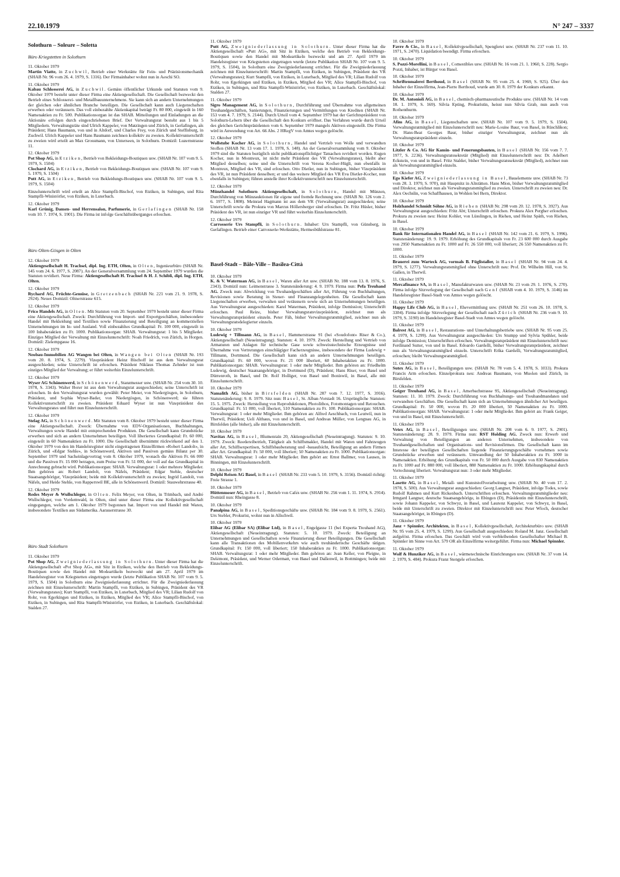22.10.1979 N° 247 – 3337
Solothurn – Soleure – Soletta
Büro Kriegstetten in Solothurn
11. Oktober 1979
Martin Viatte, in Zuchwil, Betrieb einer Werkstätte für Fein- und Präzisionsmechanik (SHAB Nr. 96 vom 26. 4. 1979, S. 1316). Der Firmainhaber wohnt nun in Aeschi SO.
11. Oktober 1979
Kabau Schlosserei AG, in Zuchwil. Gemäss öffentlicher Urkunde und Statuten vom 9. Oktober 1979 besteht unter dieser Firma eine Aktiengesellschaft. Die Gesellschaft bezweckt den Betrieb eines Schlosserei- und Metallbauunternehmens. Sie kann sich an andern Unternehmungen der gleichen oder ähnlichen Branche beteiligen. Die Gesellschaft kann auch Liegenschaften erwerben oder veräussern. Das voll einbezahlte Aktienkapital beträgt Fr. 80 000, eingeteilt in 160 Namenaktien zu Fr. 500. Publikationsorgan ist das SHAB. Mitteilungen und Einladungen an die Aktionäre erfolgen durch eingeschriebenen Brief. Der Verwaltungsrat besteht aus 1 bis 5 Mitgliedern. Verwaltungsräte sind Ulrich Kappeler, von Matzingen und Zürich, in Gerlafingen, als Präsident; Hans Baumann, von und in Altdorf, und Charles Frey, von Zürich und Steffisburg, in Zuchwil. Ulrich Kappeler und Hans Baumann zeichnen kollektiv zu zweien. Kollektivunterschrift zu zweien wird erteilt an Max Grossmann, von Unterseen, in Solothurn. Domizil: Luzernstrasse 11.
12. Oktober 1979
Pot Shop AG, in Etziken, Betrieb von Bekleidungs-Boutiquen usw. (SHAB Nr. 107 vom 9. 5. 1979, S. 1504)
Clochard AG, in Etziken, Betrieb von Bekleidungs-Boutiquen usw. (SHAB Nr. 107 vom 9. 5. 1979, S. 1504)
Putt AG, in Etziken, Betrieb von Bekleidungs-Boutiquen usw. (SHAB Nr. 107 vom 9. 5. 1979, S. 1504)
Einzelunterschrift wird erteilt an Alice Stampfli-Bischof, von Etziken, in Subingen, und Rita Stampfli-Winistörfer, von Etziken, in Luterbach.
12. Oktober 1979
Karl Grünig, Damen- und Herrensalon, Parfumerie, in Gerlafingen (SHAB Nr. 158 vom 10. 7. 1974, S. 1901). Die Firma ist infolge Geschäftsüberganges erloschen.
Büro Olten-Gösgen in Olten
12. Oktober 1979
Aktiengesellschaft H. Trachsel, dipl. Ing. ETH, Olten, in Olten, Ingenieurbüro (SHAB Nr. 145 vom 24. 6. 1977, S. 2087). An der Generalversammlung vom 24. September 1979 wurden die Statuten revidiert. Neue Firma: Aktiengesellschaft H. Trachsel & H. J. Schibli, dipl. Ing. ETH, Olten.
12. Oktober 1979
Rychard AG, Früchte-Gemüse, in Gretzenbach (SHAB Nr. 221 vom 21. 9. 1978, S. 2924). Neues Domizil: Oltnerstrasse 615.
12. Oktober 1979
Frico Handels AG, in Olten. Mit Statuten vom 20. September 1979 besteht unter dieser Firma eine Aktiengesellschaft. Zweck: Durchführung von Import- und Exportgeschäften, insbesondere Handel mit Bekleidung und Textilien sowie Finanzierung und Beteiligung an kommerziellen Unternehmungen im In- und Ausland. Voll einbezahltes Grundkapital: Fr. 100 000, eingeteilt in 100 Inhaberaktien zu Fr. 1000. Publikationsorgan: SHAB. Verwaltungsrat: 1 bis 5 Mitglieder. Einziges Mitglied der Verwaltung mit Einzelunterschrift: Noah Friedrich, von Zürich, in Horgen. Domizil: Zielempgasse 16.
12. Oktober 1979
Neobau-Immobilien AG Wangen bei Olten, in Wangen bei Olten (SHAB Nr. 193 vom 20. 8. 1974, S. 2279). Vizepräsident Heinz Bischoff ist aus dem Verwaltungsrat ausgeschieden; seine Unterschrift ist erloschen. Präsident Niklaus Thomas Zehnder ist nun einziges Mitglied der Verwaltung; er führt weiterhin Einzelunterschrift.
12. Oktober 1979
Wyser AG Schönenwerd, in Schönenwerd, Stanzmesser usw. (SHAB Nr. 254 vom 30. 10. 1978, S. 3343). Walter Borer ist aus dem Verwaltungsrat ausgeschieden; seine Unterschrift ist erloschen. In den Verwaltungsrat wurden gewählt: Peter Meier, von Niedergösgen, in Solothurn, Präsident, und Sophia Wyser-Bader, von Niedergösgen, in Schönenwerd; sie führen Kollektivunterschrift zu zweien. Präsident Eduard Wyser ist nun Vizepräsident des Verwaltungsrates und führt nun Einzelunterschrift.
12. Oktober 1979
Stelag AG, in Schönenwerd. Mit Statuten vom 8. Oktober 1979 besteht unter dieser Firma eine Aktiengesellschaft. Zweck: Übernahme von EDV-Organisationen, Buchhaltungen, Verwaltungen sowie Handel mit entsprechenden Produkten. Die Gesellschaft kann Grundstücke erwerben und sich an andern Unternehmen beteiligen. Voll liberiertes Grundkapital: Fr. 60 000, eingeteilt in 60 Namenaktien zu Fr. 1000. Die Gesellschaft übernimmt rückwirkend auf den 1. Oktober 1979 von den im Handelsregister nicht eingetragenen Einzelfirmen «Robert Landolt», in Zürich, und «Edgar Stehle», in Schönenwerd, Aktiven und Passiven gemäss Bilanz per 30. September 1979 und Sacheinlagevertrag vom 8. Oktober 1979, wonach die Aktiven Fr. 66 000 und die Passiven Fr. 15 000 betragen, zum Preise von Fr. 51 000, der voll auf das Grundkapital in Anrechnung gebracht wird. Publikationsorgan: SHAB. Verwaltungsrat: 1 oder mehrere Mitglieder. Ihm gehören an: Robert Landolt, von Näfels, Präsident; Edgar Stehle, deutscher Staatsangehöriger, Vizepräsident; beide mit Kollektivunterschrift zu zweien; Ingrid Landolt, von Näfels, und Heide Stehle, von Rapperswil BE, alle in Schönenwerd. Domizil: Stauwehrstrasse 40.
12. Oktober 1979
Redes Meyer & Wullschleger, in Olten. Felix Meyer, von Olten, in Trimbach, und André Wullschleger, von Vordemwald, in Olten, sind unter dieser Firma eine Kollektivgesellschaft eingegangen, welche am 1. Oktober 1979 begonnen hat. Import von und Handel mit Waren, insbesondere Textilien aus Südamerika. Aarauerstrasse 30.
Büro Stadt Solothurn
11. Oktober 1979
Pot Shop AG, Zweigniederlassung in Solothurn. Unter dieser Firma hat die Aktiengesellschaft «Pot Shop AG», mit Sitz in Etziken, welche den Betrieb von Bekleidungs-Boutiquen sowie den Handel mit Modeartikeln bezweckt und am 27. April 1979 im Handelsregister von Kriegstetten eingetragen wurde (letzte Publikation SHAB Nr. 107 vom 9. 5. 1979, S. 1504) in Solothurn eine Zweigniederlassung errichtet. Für die Zweigniederlassung zeichnen mit Einzelunterschrift: Martin Stampfli, von Etziken, in Subingen, Präsident des VR (Verwaltungsrates); Kurt Stampfli, von Etziken, in Luterbach, Mitglied des VR; Lilian Rudolf von Rohr, von Egerkingen und Etziken, in Etziken, Mitglied des VR; Alice Stampfli-Bischof, von Etziken, in Subingen, und Rita Stampfli-Winistörfer, von Etziken, in Luterbach. Geschäftslokal: Stalden 27.
11. Oktober 1979
Putt AG, Zweigniederlassung in Solothurn. Unter dieser Firma hat die Aktiengesellschaft «Putt AG», mit Sitz in Etziken, welche den Betrieb von Bekleidungs-Boutiquen sowie den Handel mit Modeartikeln bezweckt und am 27. April 1979 im Handelsregister von Kriegstetten eingetragen wurde (letzte Publikation SHAB Nr. 107 vom 9. 5. 1979, S. 1504), in Solothurn eine Zweigniederlassung errichtet. Für die Zweigniederlassung zeichnen mit Einzelunterschrift: Martin Stampfli, von Etziken, in Subingen, Präsident des VR (Verwaltungsrates); Kurt Stampfli, von Etziken, in Luterbach, Mitglied des VR; Lilian Rudolf von Rohr, von Egerkingen und Etziken, in Etziken, Mitglied des VR; Alice Stampfli-Bischof, von Etziken, in Subingen, und Rita Stampfli-Winistörfer, von Etziken, in Luterbach. Geschäftslokal: Stalden 27.
11. Oktober 1979
Sigro Management AG, in Solothurn, Durchführung und Übernahme von allgemeinen Treuhandgeschäften, Sanierungen, Finanzierungen und Vermittlungen von Krediten (SHAB Nr. 153 vom 4. 7. 1979, S. 2144). Durch Urteil vom 4. September 1979 hat der Gerichtspräsident von Solothurn-Lebern über die Gesellschaft den Konkurs eröffnet. Das Verfahren wurde durch Urteil des gleichen Gerichtspräsidenten vom 6. September 1979 mangels Aktiven eingestellt. Die Firma wird in Anwendung von Art. 66 Abs. 2 HRegV von Amtes wegen gelöscht.
12. Oktober 1979
Wollstube Kocher AG, in Solothurn, Handel und Vertrieb von Wolle und verwandten Stoffen (SHAB Nr. 13 vom 17. 1. 1978, S. 148). An der Generalversammlung vom 9. Oktober 1979 sind die Statuten bezüglich nicht publikationspflichtiger Tatsachen revidiert worden. Eugen Kocher, nun in Montreux, ist nicht mehr Präsident des VR (Verwaltungsrates), bleibt aber Mitglied desselben; seine und die Unterschrift von Verena Kocher-Hügli, nun ebenfalls in Montreux, Mitglied des VR, sind erloschen. Otto Dietler, nun in Subingen, bisher Vizepräsident des VR, ist nun Präsident desselben; er und das weitere Mitglied des VR Eva Dietler-Kocher, nun ebenfalls in Subingen; führen anstelle ihrer Kollektivunterschrift neu Einzelunterschrift.
12. Oktober 1979
Münzhandel Solothurn Aktiengesellschaft, in Solothurn, Handel mit Münzen, Durchführung von Münzauktionen für eigene und fremde Rechnung usw. (SHAB Nr. 126 vom 2. 6. 1977, S. 1808). Meinrad Hagmann ist aus dem VR (Verwaltungsrat) ausgeschieden; seine Unterschrift sowie die Prokura von Marcus Höllersberger sind erloschen. Dr. Fritz Hüsler, bisher Präsident des VR, ist nun einziger VR und führt weiterhin Einzelunterschrift.
12. Oktober 1979
Carrosserie Urs Stampfli, in Solothurn. Inhaber: Urs Stampfli, von Günsberg, in Gerlafingen. Betrieb einer Carrosserie-Werkstätte, Hermesbühlstrasse 81.
Basel-Stadt – Bâle-Ville – Basilea-Città
10. Oktober 1979
K. & V. Waterman AG, in Basel, Waren aller Art usw. (SHAB Nr. 188 vom 13. 8. 1976, S. 2343). Domizil nun: Leimenstrasse 3. Statutenänderung: 4. 9. 1979. Firma nun: Pefa Treuhand AG. Zweck nun: Abwicklung von Treuhandgeschäften aller Art, Führung von Buchhaltungen, Revisionen sowie Beratung in Steuer- und Finanzangelegenheiten. Die Gesellschaft kann Liegenschaften erwerben, verwalten und veräussern sowie sich an Unternehmungen beteiligen. Aus Verwaltungsrat ausgeschieden: Karel Waterman, Präsident, infolge Demission; Unterschrift erloschen. Paul Reize, bisher Verwaltungsratsvizepräsident, zeichnet nun als Verwaltungsratspräsident einzeln. Peter Fäh, bisher Verwaltungsratsmitglied, zeichnet nun als Verwaltungsratsdelegierter einzeln.
10. Oktober 1979
Ludewig + Tillmann AG, in Basel, Hammerstrasse 91 (bei «Soudofont» Riser & Co.), Aktiengesellschaft (Neueintragung). Statuten: 4. 10. 1979. Zweck: Herstellung und Vertrieb von Armaturen und Anlagen für technische Gase sowie schweisstechnische Erzeugnisse und Übernahme von Vertretungen einschlägiger Facherzeugnisse, insbesondere der Firma Ludewig + Tillmann, Dortmund. Die Gesellschaft kann sich an andern Unternehmungen beteiligen. Grundkapital: Fr. 60 000, wovon Fr. 21 000 liberiert, 60 Inhaberaktien zu Fr. 1000. Publikationsorgan: SHAB. Verwaltungsrat: 1 oder mehr Mitglieder. Ihm gehören an: Friedhelm Ludewig, deutscher Staatsangehöriger, in Dortmund (D), Präsident; Hans Riser, von Basel und Dürrenroth, in Basel, und Dr. Rolf Holliger, von Basel und Boniswil, in Basel, alle mit Einzelunterschrift.
10. Oktober 1979
Namalith AG, bisher in Birsfelden (SHAB Nr. 287 vom 7. 12. 1977, S. 3916). Statutenänderung: 9. 8. 1979. Sitz nun: Basel, St. Alban-Vorstadt 16. Ursprüngliche Statuten: 15. 5. 1975. Zweck: Herstellung von Reproduktionen, Photolithos, Fotomontagen und Retouchen. Grundkapital: Fr. 51 000, voll liberiert, 510 Namenaktien zu Fr. 100. Publikationsorgan: SHAB. Verwaltungsrat: 1 oder mehr Mitglieder. Ihm gehören an: Alfred Aeschbach, von Leutwil, nun in Therwil, Präsident; Ueli Althaus, von und in Basel, und Andreas Müller, von Lengnau AG, in Birsfelden (alle bisher), alle mit Einzelunterschrift.
10. Oktober 1979
Navitax AG, in Basel, Blumenrain 20, Aktiengesellschaft (Neueintragung). Statuten: 9. 10. 1979. Zweck: Reedereibetrieb, Tätigkeit als Schiffsmakler, Handel mit Waren und Fahrzeugen aller Art, Schiffsexpertisen, Schiffsbauberatung und -bauaufsicht, Beteiligung an andern Firmen aller Art. Grundkapital: Fr. 50 000, voll liberiert; 50 Namenaktien zu Fr. 1000. Publikationsorgan: SHAB. Verwaltungsrat: 1 oder mehr Mitglieder. Ihm gehört an: Ernst Ballmer, von Lausen, in Binningen, mit Einzelunterschrift.
10. Oktober 1979
Delphi Reisen AG Basel, in Basel (SHAB Nr. 233 vom 5. 10. 1979, S. 3156). Domizil richtig: Freie Strasse 1.
10. Oktober 1979
Hüttenmoser AG, in Basel, Betrieb von Cafés usw. (SHAB Nr. 256 vom 1. 11. 1974, S. 2914). Domizil nun: Rheingasse 8.
10. Oktober 1979
Panalpina AG, in Basel, Speditionsgeschäfte usw. (SHAB Nr. 184 vom 9. 8. 1979, S. 2561). Urs Stebler, Prokurist, wohnt nun in Allschwil.
10. Oktober 1979
Elibar AG (Elibar SA) (Elibar Ltd), in Basel, Engelgasse 11 (bei Experta Treuhand AG), Aktiengesellschaft (Neueintragung). Statuten: 5. 10. 1979. Zweck: Beteiligung an Unternehmungen und Gesellschaften sowie Finanzierung dieser Beteiligungen. Die Gesellschaft kann alle Transaktionen des Mobilienverkehrs wie auch treuhänderische Geschäfte tätigen. Grundkapital: Fr. 150 000, voll liberiert; 150 Inhaberaktien zu Fr. 1000. Publikationsorgan: SHAB. Verwaltungsrat: 1 oder mehr Mitglieder. Ihm gehören an: Jean Keller, von Pleigne, in Delémont, Präsident, und Werner Odermatt, von Basel und Dallenwil, in Bottmingen; beide mit Einzelunterschrift.
10. Oktober 1979
Favre & Cie., in Basel, Kollektivgesellschaft, Spenglerei usw. (SHAB Nr. 237 vom 11. 10. 1971, S. 2470). Liquidation beendigt. Firma erloschen.
10. Oktober 1979
S. Pozzi-Morellini, in Basel, Comestibles usw. (SHAB Nr. 16 vom 21. 1. 1960, S. 228). Sergio Pozzi, Inhaber, ist Bürger von Basel.
10. Oktober 1979
Schriftenmalerei Berthoud, in Basel (SHAB Nr. 95 vom 25. 4. 1969, S. 925). Über den Inhaber der Einzelfirma, Jean-Pierre Berthoud, wurde am 30. 8. 1979 der Konkurs erkannt.
10. Oktober 1979
Dr. M. Antonioli AG, in Basel, chemisch-pharmazeutische Produkte usw. (SHAB Nr. 14 vom 18. 1. 1979, S. 169). Silvia Epting, Prokuristin, heisst nun Silvia Grab, nun auch von Rothenthurm.
10. Oktober 1979
Afim AG, in Basel, Liegenschaften usw. (SHAB Nr. 107 vom 9. 5. 1979, S. 1504). Verwaltungsratmitglied mit Einzelunterschrift neu: Marie-Louise Baur, von Basel, in Rüschlikon; Dr. Hans-Beat Georges Baur, bisher einziger Verwaltungsrat, zeichnet nun als Verwaltungsratspräsident einzeln.
10. Oktober 1979
Litzler & Co. AG für Kamin- und Feuerungsbauten, in Basel (SHAB Nr. 156 vom 7. 7. 1977, S. 2236). Verwaltungsratssekretär (Mitglied) mit Einzelunterschrift neu: Dr. Adelbert Eckstein, von und in Basel. Fritz Stalder, bisher Verwaltungsratssekretär (Mitglied), zeichnet nun als Verwaltungsratsmitglied einzeln.
10. Oktober 1979
Ego Kiefer AG, Zweigniederlassung in Basel, Bauelemente usw. (SHAB Nr. 73 vom 28. 3. 1979, S. 970), mit Hauptsitz in Altstätten. Hans Mion, bisher Verwaltungsratsmitglied und Direktor, zeichnet nun als Verwaltungsratsmitglied zu zweien. Unterschrift zu zweien neu: Dr. Alex Oechslin, von Schaffhausen, in Wohlen bei Bern, Direktor.
10. Oktober 1979
Holzhandel Schmidt Söhne AG, in Riehen (SHAB Nr. 298 vom 20. 12. 1978, S. 3927). Aus Verwaltungsrat ausgeschieden: Fritz Abt; Unterschrift erloschen. Prokura Alex Pergher erloschen. Prokura zu zweien neu: Heinz Kohler, von Lüsslingen, in Riehen, und Heinz Späth, von Riehen, in Basel.
10. Oktober 1979
Bank für Internationalen Handel AG, in Basel (SHAB Nr. 142 vom 21. 6. 1979, S. 1996). Statutenänderung: 19. 9. 1979. Erhöhung des Grundkapitals von Fr. 23 600 000 durch Ausgabe von 2950 Namenaktien zu Fr. 1000 auf Fr. 26 550 000, voll liberiert; 26 550 Namenaktien zu Fr. 1000.
11. Oktober 1979
Brauerei zum Warteck AG, vormals B. Füglistaller, in Basel (SHAB Nr. 94 vom 24. 4. 1979, S. 1277). Verwaltungsratsmitglied ohne Unterschrift neu: Prof. Dr. Wilhelm Hill, von St. Gallen, in Therwil.
11. Oktober 1979
Mercafinance SA, in Basel, Manufakturwaren usw. (SHAB Nr. 23 vom 29. 1. 1976, S. 270). Firma infolge Sitzverlegung der Gesellschaft nach Genf (SHAB vom 4. 10. 1979, S. 3146) im Handelsregister Basel-Stadt von Amtes wegen gelöscht.
11. Oktober 1979
Happy Life Club AG, in Basel, Ehevermittlung usw. (SHAB Nr. 251 vom 26. 10. 1978, S. 3304). Firma infolge Sitzverlegung der Gesellschaft nach Zürich (SHAB Nr. 236 vom 9. 10. 1979, S. 3190) im Handelsregister Basel-Stadt von Amtes wegen gelöscht.
11. Oktober 1979
Balrest AG, in Basel, Restaurations- und Unterhaltungsbetriebe usw. (SHAB Nr. 95 vom 25. 4. 1979, S. 1299). Aus Verwaltungsrat ausgeschieden: Urs Stumpp und Sylvia Spühler, beide infolge Demission; Unterschriften erloschen. Verwaltungsratspräsident mit Einzelunterschrift neu: Ferdinand Sutter, von und in Basel. Edoardo Gardelli, bisher Verwaltungsratspräsident, zeichnet nun als Verwaltungsratsmitglied einzeln. Unterschrift Erika Gardelli, Verwaltungsratsmitglied, erloschen; bleibt Verwaltungsratsmitglied.
11. Oktober 1979
Sutex AG, in Basel, Beteiligungen usw. (SHAB Nr. 78 vom 5. 4. 1978, S. 1033). Prokura Francis Arm erloschen. Einzelprokura neu: Andreas Baumann, von Muolen und Zürich, in Birsfelden.
11. Oktober 1979
Geiger Treuhand AG, in Basel, Amerbachstrasse 95, Aktiengesellschaft (Neueintragung). Statuten: 11. 10. 1979. Zweck: Durchführung von Buchhaltungs- und Treuhandmandaten und verwandten Geschäften. Die Gesellschaft kann sich an Unternehmungen ähnlicher Art beteiligen. Grundkapital: Fr. 50 000, wovon Fr. 20 000 liberiert, 50 Namenaktien zu Fr. 1000. Publikationsorgan: SHAB. Verwaltungsrat: 1 oder mehr Mitglieder. Ihm gehört an: Frank Geiger, von und in Basel, mit Einzelunterschrift.
11. Oktober 1979
Vetex AG, in Basel, Beteiligungen usw. (SHAB Nr. 208 vom 6. 9. 1977, S. 2901). Statutenänderung: 28. 9. 1979. Firma nun: RST Holding AG. Zweck nun: Erwerb und Verwaltung von Beteiligungen an anderen Unternehmen, insbesondere von Treuhandgesellschaften und Organisations- und Revisionsfirmen. Die Gesellschaft kann im Interesse der beteiligten Gesellschaften liegende Finanzierungsgeschäfte vornehmen sowie Grundstücke erwerben und veräussern. Umwandlung der 50 Inhaberaktien zu Fr. 1000 in Namenaktien. Erhöhung des Grundkapitals von Fr. 50 000 durch Ausgabe von 830 Namenaktien zu Fr. 1000 auf Fr. 880 000, voll liberiert, 880 Namenaktien zu Fr. 1000. Erhöhungskapital durch Verrechnung liberiert. Verwaltungsrat nun: 3 oder mehr Mitglieder.
11. Oktober 1979
Lasette AG, in Basel, Metall- und Kunststoffverarbeitung usw. (SHAB Nr. 40 vom 17. 2. 1978, S. 500). Aus Verwaltungsrat ausgeschieden: Georg Langner, Präsident, infolge Todes, sowie Rudolf Rahmen und Kurt Rickenbach. Unterschriften erloschen. Verwaltungsratsmitglieder neu: Irmgard Langner, deutsche Staatsangehörige, in Ebingen (D), Präsidentin mit Einzelunterschrift, sowie Johann Kappeler, von Schwyz, in Basel, und Laurenz Kappeler, von Schwyz, in Basel, beide mit Unterschrift zu zweien. Direktor mit Einzelunterschrift neu: Peter Wloch, deutscher Staatsangehöriger, in Ebingen (D).
11. Oktober 1979
Janz + Spinnler, Architekten, in Basel, Kollektivgesellschaft, Architekturbüro usw. (SHAB Nr. 95 vom 25. 4. 1979, S. 1299). Aus Gesellschaft ausgeschieden: Roland M. Janz. Gesellschaft aufgelöst. Firma erloschen. Das Geschäft wird vom verbleibenden Gesellschafter Michael B. Spinnler im Sinne von Art. 579 OR als Einzelfirma weitergeführt. Firma nun: Michael Spinnler.
11. Oktober 1979
Wolf & Hunziker AG, in Basel, wärmetechnische Einrichtungen usw. (SHAB Nr. 37 vom 14. 2. 1979, S. 484). Prokura Franz Stengele erloschen.